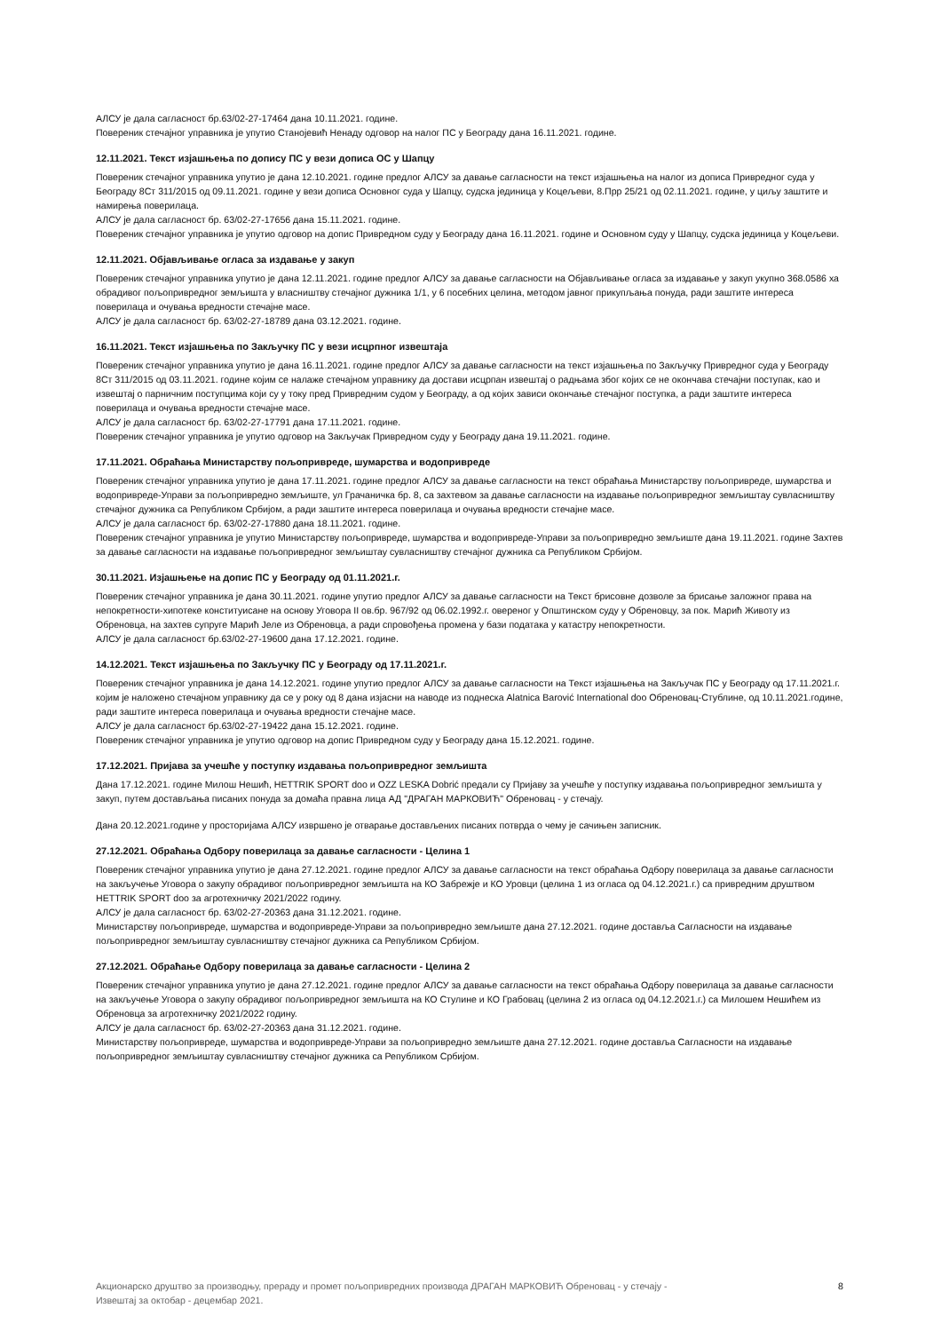АЛСУ је дала сагласност бр.63/02-27-17464 дана 10.11.2021. године.
Повереник стечајног управника је упутио Станојевић Ненаду одговор на налог ПС у Београду дана 16.11.2021. године.
12.11.2021. Текст изјашњења по допису ПС у вези дописа ОС у Шапцу
Повереник стечајног управника упутио је дана 12.10.2021. године предлог АЛСУ за давање сагласности на текст изјашњења на налог из дописа Привредног суда у Београду 8Ст 311/2015 од 09.11.2021. године у вези дописа Основног суда у Шапцу, судска јединица у Коцељеви, 8.Прр 25/21 од 02.11.2021. године, у циљу заштите и намирења поверилаца.
АЛСУ је дала сагласност бр. 63/02-27-17656 дана 15.11.2021. године.
Повереник стечајног управника је упутио одговор на допис Привредном суду у Београду дана 16.11.2021. године и Основном суду у Шапцу, судска јединица у Коцељеви.
12.11.2021. Објављивање огласа за издавање у закуп
Повереник стечајног управника упутио је дана 12.11.2021. године предлог АЛСУ за давање сагласности на Објављивање огласа за издавање у закуп укупно 368.0586 ха обрадивог пољопривредног земљишта у власништву стечајног дужника 1/1, у 6 посебних целина, методом јавног прикупљања понуда, ради заштите интереса поверилаца и очувања вредности стечајне масе.
АЛСУ је дала сагласност бр. 63/02-27-18789 дана 03.12.2021. године.
16.11.2021. Текст изјашњења по Закључку ПС у вези исцрпног извештаја
Повереник стечајног управника упутио је дана 16.11.2021. године предлог АЛСУ за давање сагласности на текст изјашњења по Закључку Привредног суда у Београду 8Ст 311/2015 од 03.11.2021. године којим се налаже стечајном управнику да достави исцрпан извештај о радњама због којих се не окончава стечајни поступак, као и извештај о парничним поступцима који су у току пред Привредним судом у Београду, а од којих зависи окончање стечајног поступка, а ради заштите интереса поверилаца и очувања вредности стечајне масе.
АЛСУ је дала сагласност бр. 63/02-27-17791 дана 17.11.2021. године.
Повереник стечајног управника је упутио одговор на Закључак Привредном суду у Београду дана 19.11.2021. године.
17.11.2021. Обраћања Министарству пољопривреде, шумарства и водопривреде
Повереник стечајног управника упутио је дана 17.11.2021. године предлог АЛСУ за давање сагласности на текст обраћања Министарству пољопривреде, шумарства и водопривреде-Управи за пољопривредно земљиште, ул Грачаничка бр. 8, са захтевом за давање сагласности на издавање пољопривредног земљиштау сувласништву стечајног дужника са Републиком Србијом, а ради заштите интереса поверилаца и очувања вредности стечајне масе.
АЛСУ је дала сагласност бр. 63/02-27-17880 дана 18.11.2021. године.
Повереник стечајног управника је упутио Министарству пољопривреде, шумарства и водопривреде-Управи за пољопривредно земљиште дана 19.11.2021. године Захтев за давање сагласности на издавање пољопривредног земљиштау сувласништву стечајног дужника са Републиком Србијом.
30.11.2021. Изјашњење на допис ПС у Београду од 01.11.2021.г.
Повереник стечајног управника је дана 30.11.2021. године упутио предлог АЛСУ за давање сагласности на Текст брисовне дозволе за брисање заложног права на непокретности-хипотеке конституисане на основу Уговора II ов.бр. 967/92 од 06.02.1992.г. овереног у Општинском суду у Обреновцу, за пок. Марић Животу из Обреновца, на захтев супруге Марић Јеле из Обреновца, а ради спровођења промена у бази података у катастру непокретности.
АЛСУ је дала сагласност бр.63/02-27-19600 дана 17.12.2021. године.
14.12.2021. Текст изјашњења по Закључку ПС у Београду од 17.11.2021.г.
Повереник стечајног управника је дана 14.12.2021. године упутио предлог АЛСУ за давање сагласности на Текст изјашњења на Закључак ПС у Београду од 17.11.2021.г. којим је наложено стечајном управнику да се у року од 8 дана изјасни на наводе из поднеска Alatnica Barović International doo Обреновац-Стублине, од 10.11.2021.године, ради заштите интереса поверилаца и очувања вредности стечајне масе.
АЛСУ је дала сагласност бр.63/02-27-19422 дана 15.12.2021. године.
Повереник стечајног управника је упутио одговор на допис Привредном суду у Београду дана 15.12.2021. године.
17.12.2021. Пријава за учешће у поступку издавања пољопривредног земљишта
Дана 17.12.2021. године Милош Нешић, HETTRIK SPORT doo и OZZ LESKA Dobrić предали су Пријаву за учешће у поступку издавања пољопривредног земљишта у закуп, путем достављања писаних понуда за домаћа правна лица АД "ДРАГАН МАРКОВИЋ" Обреновац - у стечају.
Дана 20.12.2021.године у просторијама АЛСУ извршено је отварање достављених писаних потврда о чему је сачињен записник.
27.12.2021. Обраћања Одбору поверилаца за давање сагласности - Целина 1
Повереник стечајног управника упутио је дана 27.12.2021. године предлог АЛСУ за давање сагласности на текст обраћања Одбору поверилаца за давање сагласности на закључење Уговора о закупу обрадивог пољопривредног земљишта на КО Забрежје и КО Уровци (целина 1 из огласа од 04.12.2021.г.) са привредним друштвом HETTRIK SPORT doo за агротехничку 2021/2022 годину.
АЛСУ је дала сагласност бр. 63/02-27-20363 дана 31.12.2021. године.
Министарству пољопривреде, шумарства и водопривреде-Управи за пољопривредно земљиште дана 27.12.2021. године доставља Сагласности на издавање пољопривредног земљиштау сувласништву стечајног дужника са Републиком Србијом.
27.12.2021. Обраћање Одбору поверилаца за давање сагласности - Целина 2
Повереник стечајног управника упутио је дана 27.12.2021. године предлог АЛСУ за давање сагласности на текст обраћања Одбору поверилаца за давање сагласности на закључење Уговора о закупу обрадивог пољопривредног земљишта на КО Стулине и КО Грабовац (целина 2 из огласа од 04.12.2021.г.) са Милошем Нешићем из Обреновца за агротехничку 2021/2022 годину.
АЛСУ је дала сагласност бр. 63/02-27-20363 дана 31.12.2021. године.
Министарству пољопривреде, шумарства и водопривреде-Управи за пољопривредно земљиште дана 27.12.2021. године доставља Сагласности на издавање пољопривредног земљиштау сувласништву стечајног дужника са Републиком Србијом.
Акционарско друштво за производњу, прераду и промет пољопривредних производа ДРАГАН МАРКОВИЋ Обреновац - у стечају -
Извештај за октобар - децембар 2021. 8